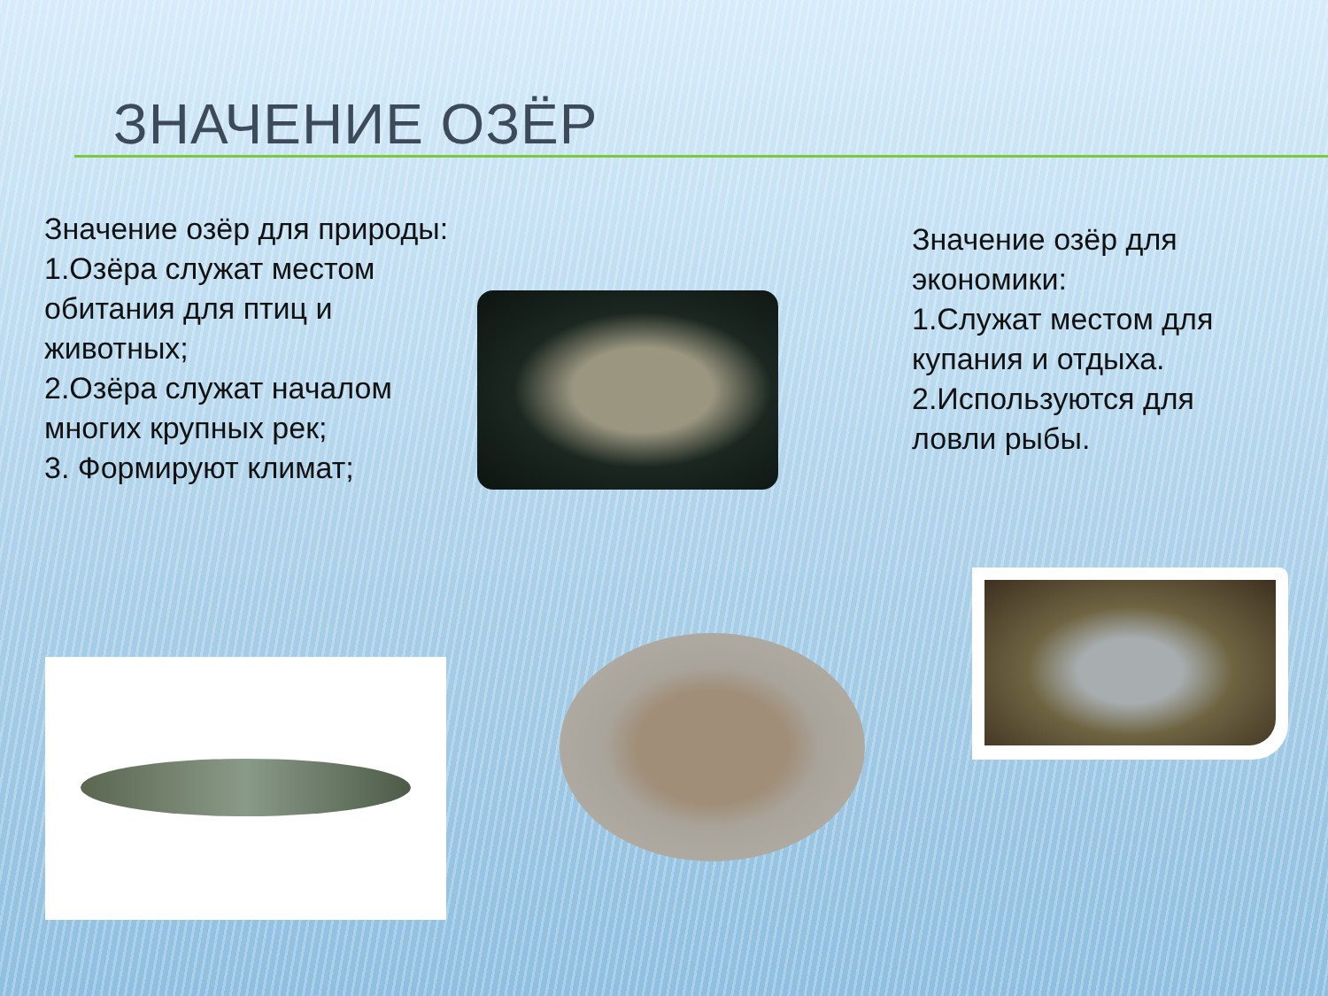ЗНАЧЕНИЕ ОЗЁР
Значение озёр для природы:
1.Озёра служат местом обитания для птиц и животных;
2.Озёра служат началом многих крупных рек;
3. Формируют климат;
Значение озёр для экономики:
1.Служат местом для купания и отдыха.
2.Используются для ловли рыбы.